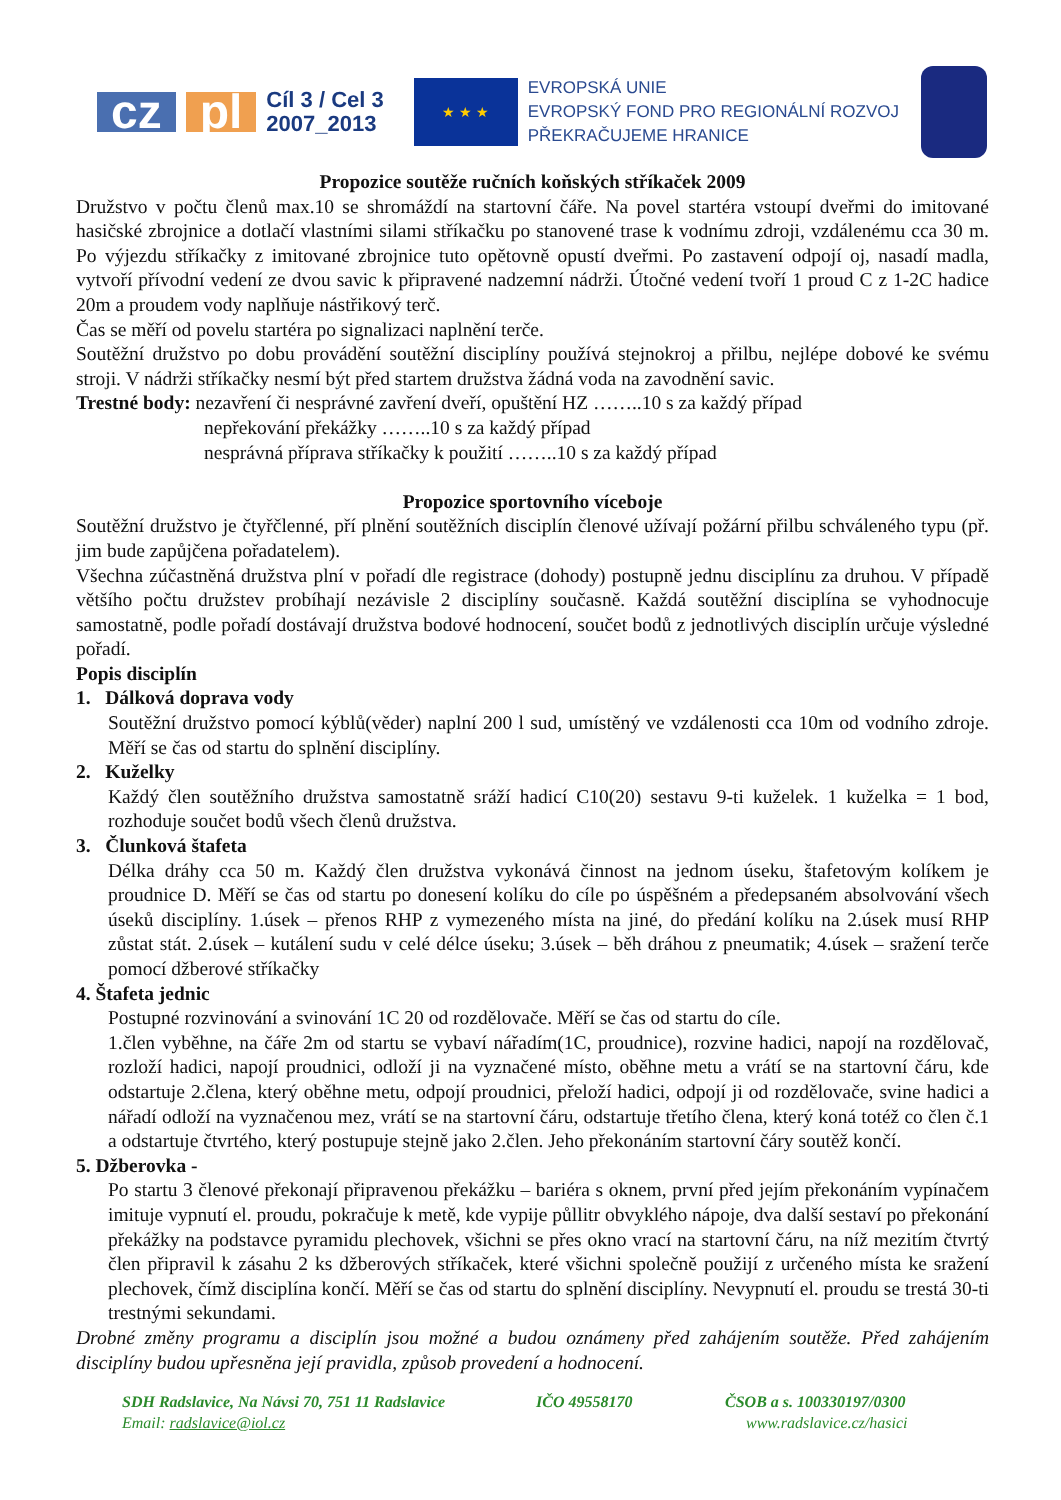cz pl Cíl 3 / Cel 3
2007_2013 ★ ★ ★ EVROPSKÁ UNIE
EVROPSKÝ FOND PRO REGIONÁLNÍ ROZVOJ
PŘEKRAČUJEME HRANICE
Propozice soutěže ručních koňských stříkaček 2009
Družstvo v počtu členů max.10 se shromáždí na startovní čáře. Na povel startéra vstoupí dveřmi do imitované hasičské zbrojnice a dotlačí vlastními silami stříkačku po stanovené trase k vodnímu zdroji, vzdálenému cca 30 m. Po výjezdu stříkačky z imitované zbrojnice tuto opětovně opustí dveřmi. Po zastavení odpojí oj, nasadí madla, vytvoří přívodní vedení ze dvou savic k připravené nadzemní nádrži. Útočné vedení tvoří 1 proud C z 1-2C hadice 20m a proudem vody naplňuje nástřikový terč.
Čas se měří od povelu startéra po signalizaci naplnění terče.
Soutěžní družstvo po dobu provádění soutěžní disciplíny používá stejnokroj a přilbu, nejlépe dobové ke svému stroji. V nádrži stříkačky nesmí být před startem družstva žádná voda na zavodnění savic.
Trestné body: nezavření či nesprávné zavření dveří, opuštění HZ ……..10 s za každý případ
nepřekování překážky ……..10 s za každý případ
nesprávná příprava stříkačky k použití ……..10 s za každý případ
Propozice sportovního víceboje
Soutěžní družstvo je čtyřčlenné, pří plnění soutěžních disciplín členové užívají požární přilbu schváleného typu (př. jim bude zapůjčena pořadatelem).
Všechna zúčastněná družstva plní v pořadí dle registrace (dohody) postupně jednu disciplínu za druhou. V případě většího počtu družstev probíhají nezávisle 2 disciplíny současně. Každá soutěžní disciplína se vyhodnocuje samostatně, podle pořadí dostávají družstva bodové hodnocení, součet bodů z jednotlivých disciplín určuje výsledné pořadí.
Popis disciplín
1. Dálková doprava vody
Soutěžní družstvo pomocí kýblů(věder) naplní 200 l sud, umístěný ve vzdálenosti cca 10m od vodního zdroje. Měří se čas od startu do splnění disciplíny.
2. Kuželky
Každý člen soutěžního družstva samostatně sráží hadicí C10(20) sestavu 9-ti kuželek. 1 kuželka = 1 bod, rozhoduje součet bodů všech členů družstva.
3. Člunková štafeta
Délka dráhy cca 50 m. Každý člen družstva vykonává činnost na jednom úseku, štafetovým kolíkem je proudnice D. Měří se čas od startu po donesení kolíku do cíle po úspěšném a předepsaném absolvování všech úseků disciplíny. 1.úsek – přenos RHP z vymezeného místa na jiné, do předání kolíku na 2.úsek musí RHP zůstat stát. 2.úsek – kutálení sudu v celé délce úseku; 3.úsek – běh dráhou z pneumatik; 4.úsek – sražení terče pomocí džberové stříkačky
4. Štafeta jednic
Postupné rozvinování a svinování 1C 20 od rozdělovače. Měří se čas od startu do cíle.
1.člen vyběhne, na čáře 2m od startu se vybaví nářadím(1C, proudnice), rozvine hadici, napojí na rozdělovač, rozloží hadici, napojí proudnici, odloží ji na vyznačené místo, oběhne metu a vrátí se na startovní čáru, kde odstartuje 2.člena, který oběhne metu, odpojí proudnici, přeloží hadici, odpojí ji od rozdělovače, svine hadici a nářadí odloží na vyznačenou mez, vrátí se na startovní čáru, odstartuje třetího člena, který koná totéž co člen č.1 a odstartuje čtvrtého, který postupuje stejně jako 2.člen. Jeho překonáním startovní čáry soutěž končí.
5. Džberovka -
Po startu 3 členové překonají připravenou překážku – bariéra s oknem, první před jejím překonáním vypínačem imituje vypnutí el. proudu, pokračuje k metě, kde vypije půllitr obvyklého nápoje, dva další sestaví po překonání překážky na podstavce pyramidu plechovek, všichni se přes okno vrací na startovní čáru, na níž mezitím čtvrtý člen připravil k zásahu 2 ks džberových stříkaček, které všichni společně použijí z určeného místa ke sražení plechovek, čímž disciplína končí. Měří se čas od startu do splnění disciplíny. Nevypnutí el. proudu se trestá 30-ti trestnými sekundami.
Drobné změny programu a disciplín jsou možné a budou oznámeny před zahájením soutěže. Před zahájením disciplíny budou upřesněna její pravidla, způsob provedení a hodnocení.
SDH Radslavice, Na Návsi 70, 751 11 Radslavice IČO 49558170 ČSOB a s. 100330197/0300
Email: radslavice@iol.cz www.radslavice.cz/hasici